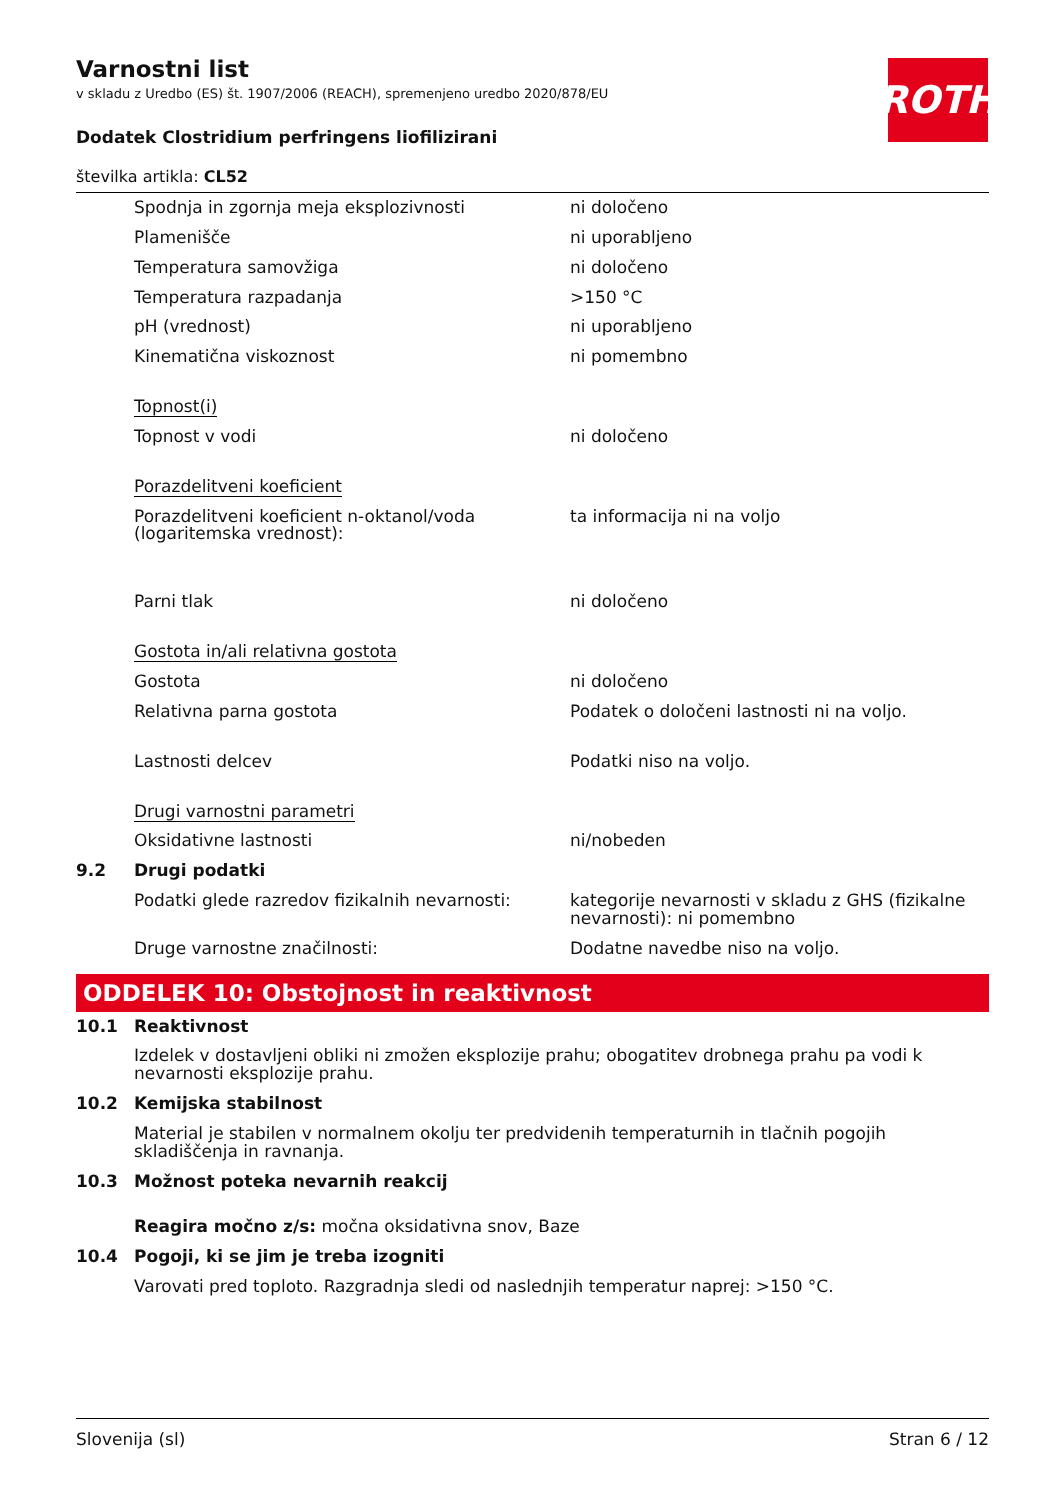ROTH
Varnostni list
v skladu z Uredbo (ES) št. 1907/2006 (REACH), spremenjeno uredbo 2020/878/EU
Dodatek Clostridium perfringens liofilizirani
številka artikla: CL52
| | Spodnja in zgornja meja eksplozivnosti | ni določeno |
| | Plamenišče | ni uporabljeno |
| | Temperatura samovžiga | ni določeno |
| | Temperatura razpadanja | >150 °C |
| | pH (vrednost) | ni uporabljeno |
| | Kinematična viskoznost | ni pomembno |
| | Topnost(i) | |
| | Topnost v vodi | ni določeno |
| | Porazdelitveni koeficient | |
| | Porazdelitveni koeficient n-oktanol/voda (logaritemska vrednost): | ta informacija ni na voljo |
| | Parni tlak | ni določeno |
| | Gostota in/ali relativna gostota | |
| | Gostota | ni določeno |
| | Relativna parna gostota | Podatek o določeni lastnosti ni na voljo. |
| | Lastnosti delcev | Podatki niso na voljo. |
| | Drugi varnostni parametri | |
| | Oksidativne lastnosti | ni/nobeden |
| 9.2 | Drugi podatki | |
| | Podatki glede razredov fizikalnih nevarnosti: | kategorije nevarnosti v skladu z GHS (fizikalne nevarnosti): ni pomembno |
| | Druge varnostne značilnosti: | Dodatne navedbe niso na voljo. |
ODDELEK 10: Obstojnost in reaktivnost
| 10.1 | Reaktivnost |
| | Izdelek v dostavljeni obliki ni zmožen eksplozije prahu; obogatitev drobnega prahu pa vodi k nevarnosti eksplozije prahu. |
| 10.2 | Kemijska stabilnost |
| | Material je stabilen v normalnem okolju ter predvidenih temperaturnih in tlačnih pogojih skladiščenja in ravnanja. |
| 10.3 | Možnost poteka nevarnih reakcij |
| | Reagira močno z/s: močna oksidativna snov, Baze |
| 10.4 | Pogoji, ki se jim je treba izogniti |
| | Varovati pred toploto. Razgradnja sledi od naslednjih temperatur naprej: >150 °C. |
Slovenija (sl) Stran 6 / 12